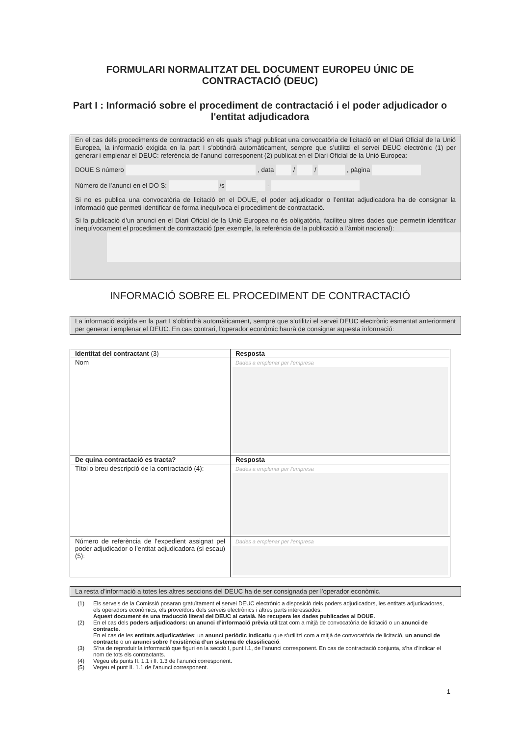FORMULARI NORMALITZAT DEL DOCUMENT EUROPEU ÚNIC DE CONTRACTACIÓ (DEUC)
Part I : Informació sobre el procediment de contractació i el poder adjudicador o l'entitat adjudicadora
En el cas dels procediments de contractació en els quals s’hagi publicat una convocatòria de licitació en el Diari Oficial de la Unió Europea, la informació exigida en la part I s’obtindrà automàticament, sempre que s’utilitzi el servei DEUC electrònic (1) per generar i emplenar el DEUC: referència de l’anunci corresponent (2) publicat en el Diari Oficial de la Unió Europea:
DOUE S número , data / / , pàgina
Número de l’anunci en el DO S: /s -
Si no es publica una convocatòria de licitació en el DOUE, el poder adjudicador o l’entitat adjudicadora ha de consignar la informació que permeti identificar de forma inequívoca el procediment de contractació.
Si la publicació d’un anunci en el Diari Oficial de la Unió Europea no és obligatòria, faciliteu altres dades que permetin identificar inequívocament el procediment de contractació (per exemple, la referència de la publicació a l’àmbit nacional):
INFORMACIÓ SOBRE EL PROCEDIMENT DE CONTRACTACIÓ
La informació exigida en la part I s’obtindrà automàticament, sempre que s’utilitzi el servei DEUC electrònic esmentat anteriorment per generar i emplenar el DEUC. En cas contrari, l’operador econòmic haurà de consignar aquesta informació:
| Identitat del contractant (3) | Resposta |
| --- | --- |
| Nom | Dades a emplenar per l’empresa |
| De quina contractació es tracta? | Resposta |
| Títol o breu descripció de la contractació (4): | Dades a emplenar per l’empresa |
| Número de referència de l’expedient assignat pel poder adjudicador o l’entitat adjudicadora (si escau) (5): | Dades a emplenar per l’empresa |
La resta d’informació a totes les altres seccions del DEUC ha de ser consignada per l’operador econòmic.
(1) Els serveis de la Comissió posaran gratuïtament el servei DEUC electrònic a disposició dels poders adjudicadors, les entitats adjudicadores, els operadors econòmics, els proveïdors dels serveis electrònics i altres parts interessades.
Aquest document és una traducció literal del DEUC al català. No recupera les dades publicades al DOUE.
(2) En el cas dels poders adjudicadors: un anunci d’informació prèvia utilitzat com a mitjà de convocatòria de licitació o un anunci de contracte.
En el cas de les entitats adjudicatàries: un anunci periòdic indicatiu que s’utilitzi com a mitjà de convocatòria de licitació, un anunci de contracte o un anunci sobre l’existència d’un sistema de classificació.
(3) S’ha de reproduir la informació que figuri en la secció I, punt I.1, de l’anunci corresponent. En cas de contractació conjunta, s’ha d’indicar el nom de tots els contractants.
(4) Vegeu els punts II. 1.1 i II. 1.3 de l’anunci corresponent.
(5) Vegeu el punt II. 1.1 de l’anunci corresponent.
1